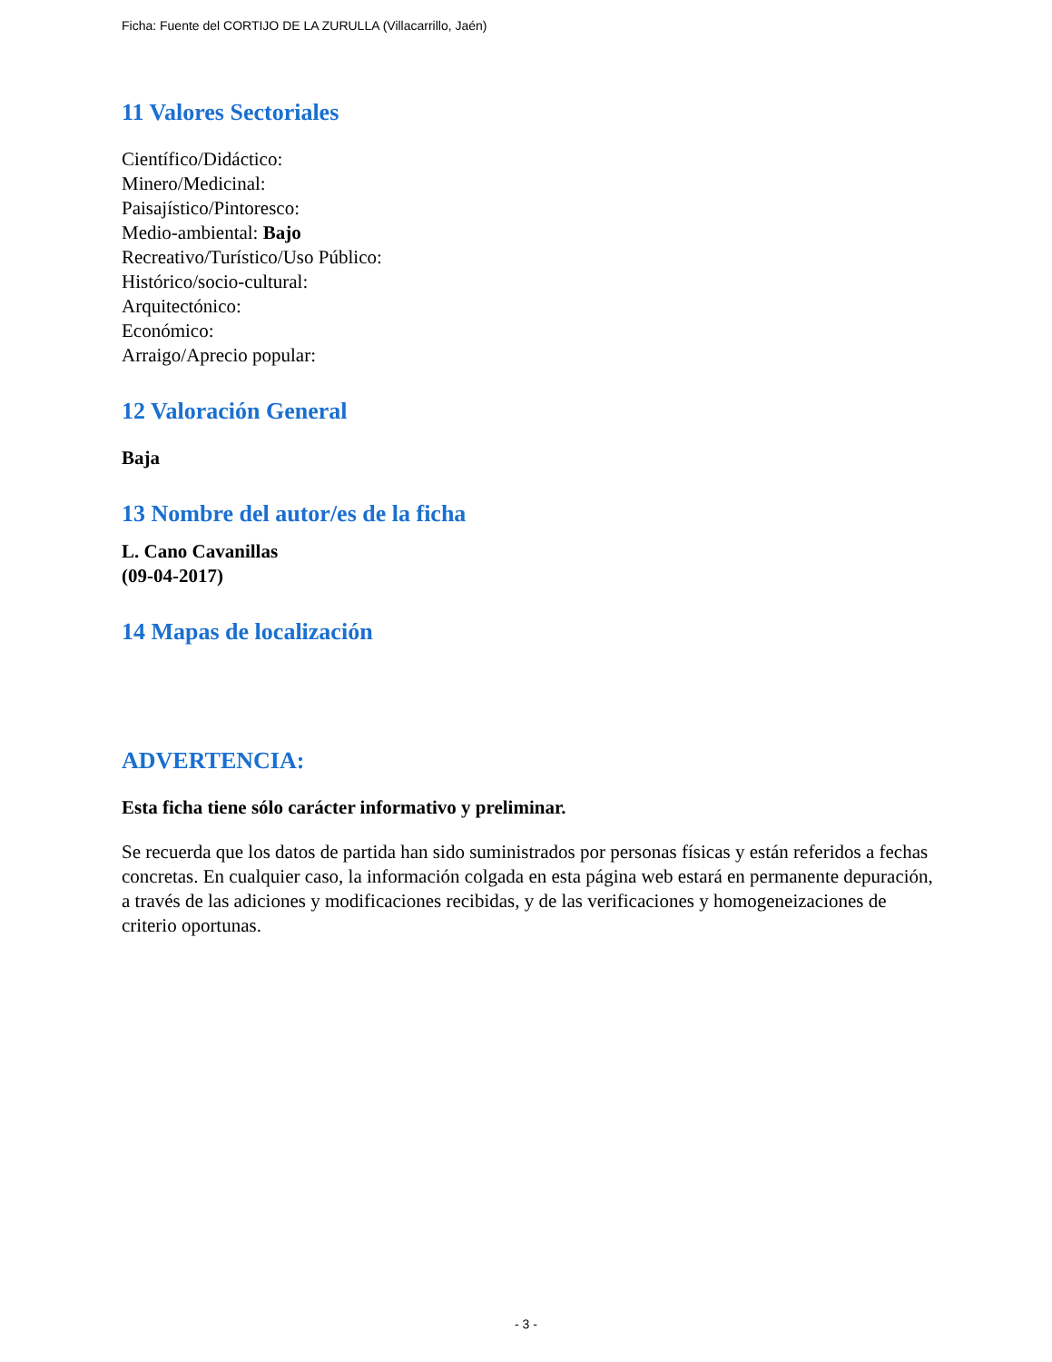Ficha: Fuente del CORTIJO DE LA ZURULLA (Villacarrillo, Jaén)
11 Valores Sectoriales
Científico/Didáctico:
Minero/Medicinal:
Paisajístico/Pintoresco:
Medio-ambiental: Bajo
Recreativo/Turístico/Uso Público:
Histórico/socio-cultural:
Arquitectónico:
Económico:
Arraigo/Aprecio popular:
12 Valoración General
Baja
13 Nombre del autor/es de la ficha
L. Cano Cavanillas
(09-04-2017)
14 Mapas de localización
ADVERTENCIA:
Esta ficha tiene sólo carácter informativo y preliminar.
Se recuerda que los datos de partida han sido suministrados por personas físicas y están referidos a fechas concretas. En cualquier caso, la información colgada en esta página web estará en permanente depuración, a través de las adiciones y modificaciones recibidas, y de las verificaciones y homogeneizaciones de criterio oportunas.
- 3 -